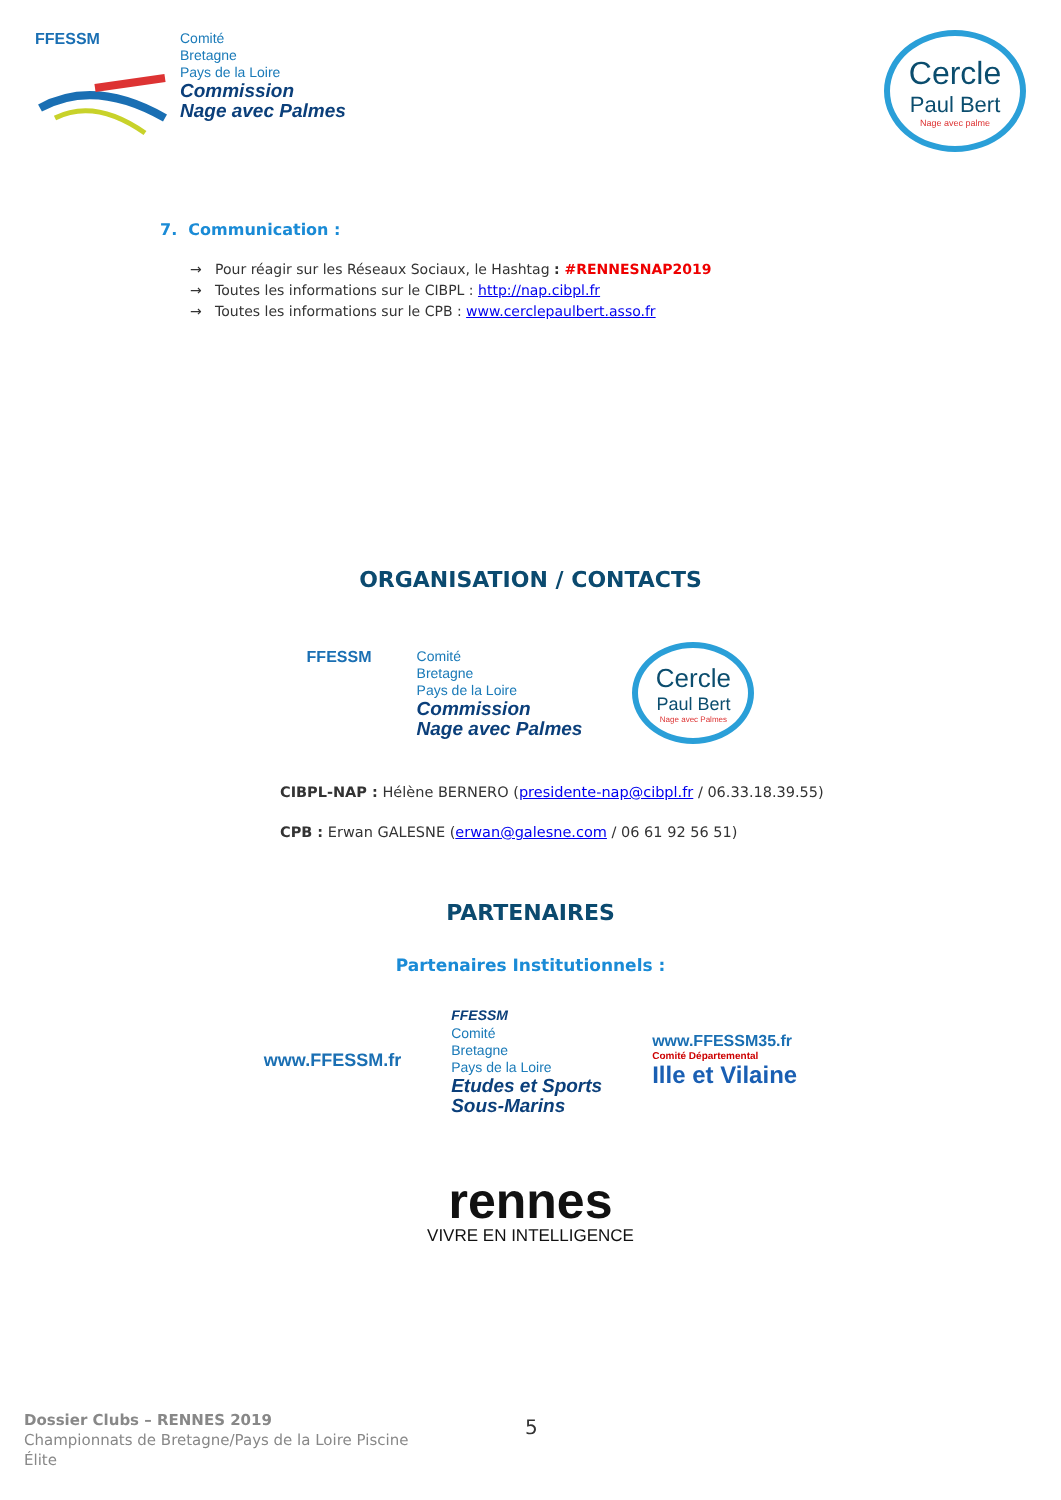FFESSM
Comité
Bretagne
Pays de la Loire
Commission
Nage avec Palmes
Cercle
Paul Bert
Nage avec palme
7. Communication :
→ Pour réagir sur les Réseaux Sociaux, le Hashtag : #RENNESNAP2019
→ Toutes les informations sur le CIBPL : http://nap.cibpl.fr
→ Toutes les informations sur le CPB : www.cerclepaulbert.asso.fr
ORGANISATION / CONTACTS
FFESSM
Comité
Bretagne
Pays de la Loire
Commission
Nage avec Palmes
Cercle
Paul Bert
Nage avec Palmes
CIBPL-NAP : Hélène BERNERO (presidente-nap@cibpl.fr / 06.33.18.39.55)
CPB : Erwan GALESNE (erwan@galesne.com / 06 61 92 56 51)
PARTENAIRES
Partenaires Institutionnels :
www.FFESSM.fr
FFESSM
Comité
Bretagne
Pays de la Loire
Etudes et Sports
Sous-Marins
www.FFESSM35.fr
Comité Départemental
Ille et Vilaine
rennes
VIVRE EN INTELLIGENCE
5
Dossier Clubs – RENNES 2019
Championnats de Bretagne/Pays de la Loire Piscine
Élite